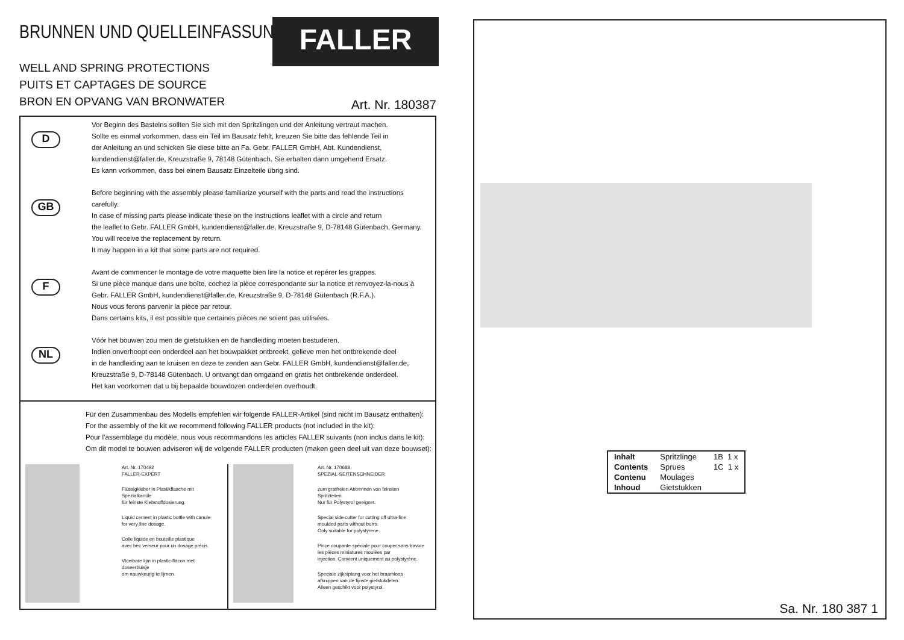BRUNNEN UND QUELLEINFASSUNGEN
FALLER ☰<sup>®</sup>
WELL AND SPRING PROTECTIONS
PUITS ET CAPTAGES DE SOURCE
BRON EN OPVANG VAN BRONWATER
Art. Nr. 180387
D
Vor Beginn des Bastelns sollten Sie sich mit den Spritzlingen und der Anleitung vertraut machen.
Sollte es einmal vorkommen, dass ein Teil im Bausatz fehlt, kreuzen Sie bitte das fehlende Teil in
der Anleitung an und schicken Sie diese bitte an Fa. Gebr. FALLER GmbH, Abt. Kundendienst,
kundendienst@faller.de, Kreuzstraße 9, 78148 Gütenbach. Sie erhalten dann umgehend Ersatz.
Es kann vorkommen, dass bei einem Bausatz Einzelteile übrig sind.
GB
Before beginning with the assembly please familiarize yourself with the parts and read the instructions carefully.
In case of missing parts please indicate these on the instructions leaflet with a circle and return
the leaflet to Gebr. FALLER GmbH, kundendienst@faller.de, Kreuzstraße 9, D-78148 Gütenbach, Germany.
You will receive the replacement by return.
It may happen in a kit that some parts are not required.
F
Avant de commencer le montage de votre maquette bien lire la notice et repérer les grappes.
Si une pièce manque dans une boîte, cochez la pièce correspondante sur la notice et renvoyez-la-nous à
Gebr. FALLER GmbH, kundendienst@faller.de, Kreuzstraße 9, D-78148 Gütenbach (R.F.A.).
Nous vous ferons parvenir la pièce par retour.
Dans certains kits, il est possible que certaines pièces ne soient pas utilisées.
NL
Vóór het bouwen zou men de gietstukken en de handleiding moeten bestuderen.
Indien onverhoopt een onderdeel aan het bouwpakket ontbreekt, gelieve men het ontbrekende deel
in de handleiding aan te kruisen en deze te zenden aan Gebr. FALLER GmbH, kundendienst@faller.de,
Kreuzstraße 9, D-78148 Gütenbach. U ontvangt dan omgaand en gratis het ontbrekende onderdeel.
Het kan voorkomen dat u bij bepaalde bouwdozen onderdelen overhoudt.
Für den Zusammenbau des Modells empfehlen wir folgende FALLER-Artikel (sind nicht im Bausatz enthalten):
For the assembly of the kit we recommend following FALLER products (not included in the kit):
Pour l’assemblage du modèle, nous vous recommandons les articles FALLER suivants (non inclus dans le kit):
Om dit model te bouwen adviseren wij de volgende FALLER producten (maken geen deel uit van deze bouwset):
Art. Nr. 170492
FALLER-EXPERT
Flüssigkleber in Plastikflasche mit Spezialkanüle
für feinste Klebstoffdosierung.
Liquid cement in plastic bottle with canule
for very fine dosage.
Colle liquide en bouteille plastique
avec bec verseur pour un dosage précis.
Vloeibare lijm in plastic-flacon met doseerbuisje
om nauwkeurig te lijmen.
Art. Nr. 170688
SPEZIAL-SEITENSCHNEIDER
zum gratfreien Abtrennen von feinsten
Spritzteilen.
Nur für Polystyrol geeignet.
Special side cutter for cutting off ultra-fine
moulded parts without burrs.
Only suitable for polystyrene.
Pince coupante spéciale pour couper sans bavure
les pièces miniatures moulées par
injection. Convient uniquement au polystyrène.
Speciale zijkniptang voor het braamloos
afknippen van de fijnste gietstukdelen.
Alleen geschikt voor polystyrol.
| Inhalt | Spritzlinge | 1B 1 x |
| Contents | Sprues | 1C 1 x |
| Contenu | Moulages | |
| Inhoud | Gietstukken | |
Sa. Nr. 180 387 1